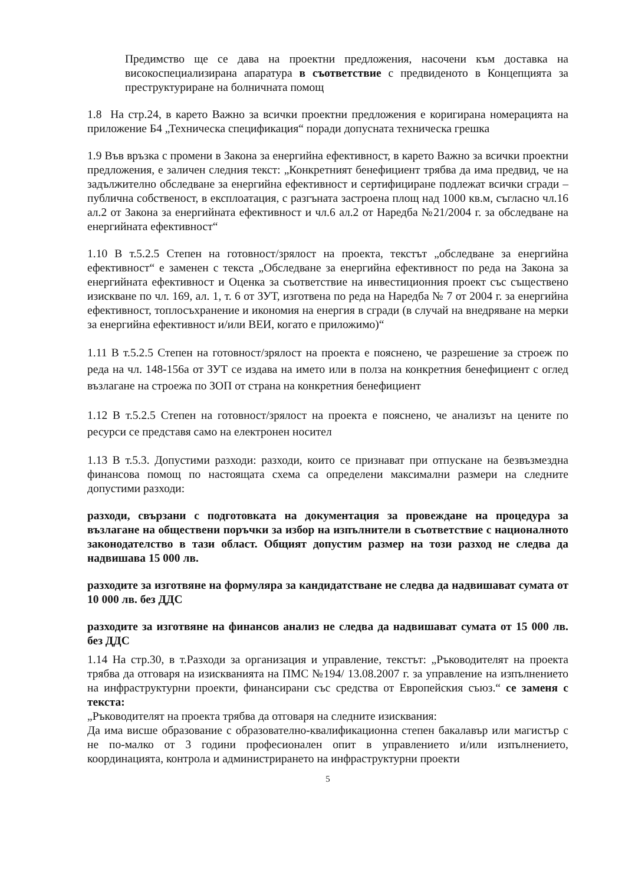Предимство ще се дава на проектни предложения, насочени към доставка на високоспециализирана апаратура в съответствие с предвиденото в Концепцията за преструктуриране на болничната помощ
1.8 На стр.24, в карето Важно за всички проектни предложения е коригирана номерацията на приложение Б4 „Техническа спецификация“ поради допусната техническа грешка
1.9 Във връзка с промени в Закона за енергийна ефективност, в карето Важно за всички проектни предложения, е заличен следния текст: „Конкретният бенефициент трябва да има предвид, че на задължително обследване за енергийна ефективност и сертифициране подлежат всички сгради – публична собственост, в експлоатация, с разгъната застроена площ над 1000 кв.м, съгласно чл.16 ал.2 от Закона за енергийната ефективност и чл.6 ал.2 от Наредба №21/2004 г. за обследване на енергийната ефективност“
1.10 В т.5.2.5 Степен на готовност/зрялост на проекта, текстът „обследване за енергийна ефективност“ е заменен с текста „Обследване за енергийна ефективност по реда на Закона за енергийната ефективност и Оценка за съответствие на инвестиционния проект със съществено изискване по чл. 169, ал. 1, т. 6 от ЗУТ, изготвена по реда на Наредба № 7 от 2004 г. за енергийна ефективност, топлосъхранение и икономия на енергия в сгради (в случай на внедряване на мерки за енергийна ефективност и/или ВЕИ, когато е приложимо)“
1.11 В т.5.2.5 Степен на готовност/зрялост на проекта е пояснено, че разрешение за строеж по реда на чл. 148-156а от ЗУТ се издава на името или в полза на конкретния бенефициент с оглед възлагане на строежа по ЗОП от страна на конкретния бенефициент
1.12 В т.5.2.5 Степен на готовност/зрялост на проекта е пояснено, че анализът на цените по ресурси се представя само на електронен носител
1.13 В т.5.3. Допустими разходи: разходи, които се признават при отпускане на безвъзмездна финансова помощ по настоящата схема са определени максимални размери на следните допустими разходи:
разходи, свързани с подготовката на документация за провеждане на процедура за възлагане на обществени поръчки за избор на изпълнители в съответствие с националното законодателство в тази област. Общият допустим размер на този разход не следва да надвишава 15 000 лв.
разходите за изготвяне на формуляра за кандидатстване не следва да надвишават сумата от 10 000 лв. без ДДС
разходите за изготвяне на финансов анализ не следва да надвишават сумата от 15 000 лв. без ДДС
1.14 На стр.30, в т.Разходи за организация и управление, текстът: „Ръководителят на проекта трябва да отговаря на изискванията на ПМС №194/ 13.08.2007 г. за управление на изпълнението на инфраструктурни проекти, финансирани със средства от Европейския съюз.“ се заменя с текста:
„Ръководителят на проекта трябва да отговаря на следните изисквания:
Да има висше образование с образователно-квалификационна степен бакалавър или магистър с не по-малко от 3 години професионален опит в управлението и/или изпълнението, координацията, контрола и администрирането на инфраструктурни проекти
5